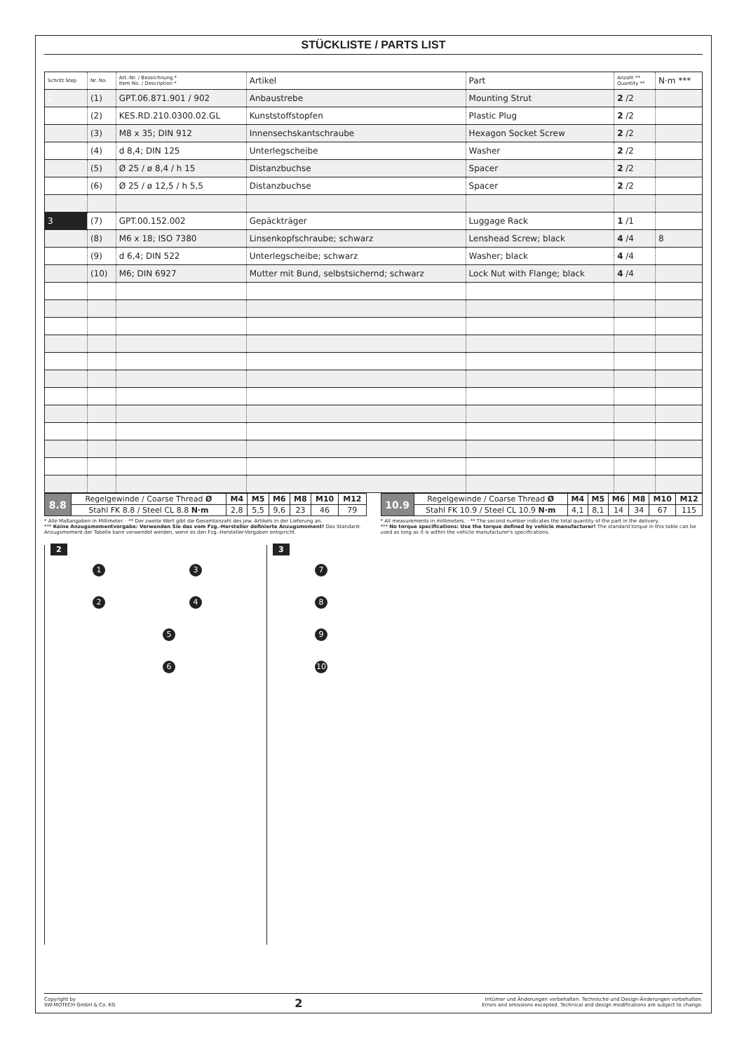STÜCKLISTE / PARTS LIST
| Schritt Step | Nr. No. | Art.-Nr. / Bezeichnung * Item No. / Description * | Artikel | Part | Anzahl ** Quantity ** | N·m *** |
| --- | --- | --- | --- | --- | --- | --- |
| 2 | (1) | GPT.06.871.901 / 902 | Anbaustrebe | Mounting Strut | 2 /2 | |
| | (2) | KES.RD.210.0300.02.GL | Kunststoffstopfen | Plastic Plug | 2 /2 | |
| | (3) | M8 x 35; DIN 912 | Innensechskantschraube | Hexagon Socket Screw | 2 /2 | |
| | (4) | d 8,4; DIN 125 | Unterlegscheibe | Washer | 2 /2 | |
| | (5) | Ø 25 / ø 8,4 / h 15 | Distanzbuchse | Spacer | 2 /2 | |
| | (6) | Ø 25 / ø 12,5 / h 5,5 | Distanzbuchse | Spacer | 2 /2 | |
| 3 | (7) | GPT.00.152.002 | Gepäckträger | Luggage Rack | 1 /1 | |
| | (8) | M6 x 18; ISO 7380 | Linsenkopfschraube; schwarz | Lenshead Screw; black | 4 /4 | 8 |
| | (9) | d 6,4; DIN 522 | Unterlegscheibe; schwarz | Washer; black | 4 /4 | |
| | (10) | M6; DIN 6927 | Mutter mit Bund, selbstsichernd; schwarz | Lock Nut with Flange; black | 4 /4 | |
| 8.8 | Regelgewinde / Coarse Thread Ø | M4 | M5 | M6 | M8 | M10 | M12 |
| | Stahl FK 8.8 / Steel CL 8.8 N·m | 2,8 | 5,5 | 9,6 | 23 | 46 | 79 |
| 10.9 | Regelgewinde / Coarse Thread Ø | M4 | M5 | M6 | M8 | M10 | M12 |
| | Stahl FK 10.9 / Steel CL 10.9 N·m | 4,1 | 8,1 | 14 | 34 | 67 | 115 |
* Alle Maßangaben in Millimeter. · ** Der zweite Wert gibt die Gesamtanzahl des jew. Artikels in der Lieferung an.
*** Keine Anzugsmomentvorgabe: Verwenden Sie das vom Fzg.-Hersteller definierte Anzugsmoment! Das Standard-Anzugsmoment der Tabelle kann verwendet werden, wenn es den Fzg.-Hersteller-Vorgaben entspricht.
* All measurements in millimeters. · ** The second number indicates the total quantity of the part in the delivery.
*** No torque specifications: Use the torque defined by vehicle manufacturer! The standard torque in this table can be used as long as it is within the vehicle manufacturer's specifications.
2
1 3
2 4
5
6
3
7
8
9
10
Copyright by
SW-MOTECH GmbH & Co. KG
2
Irrtümer und Änderungen vorbehalten. Technische und Design-Änderungen vorbehalten.
Errors and omissions excepted. Technical and design modifications are subject to change.